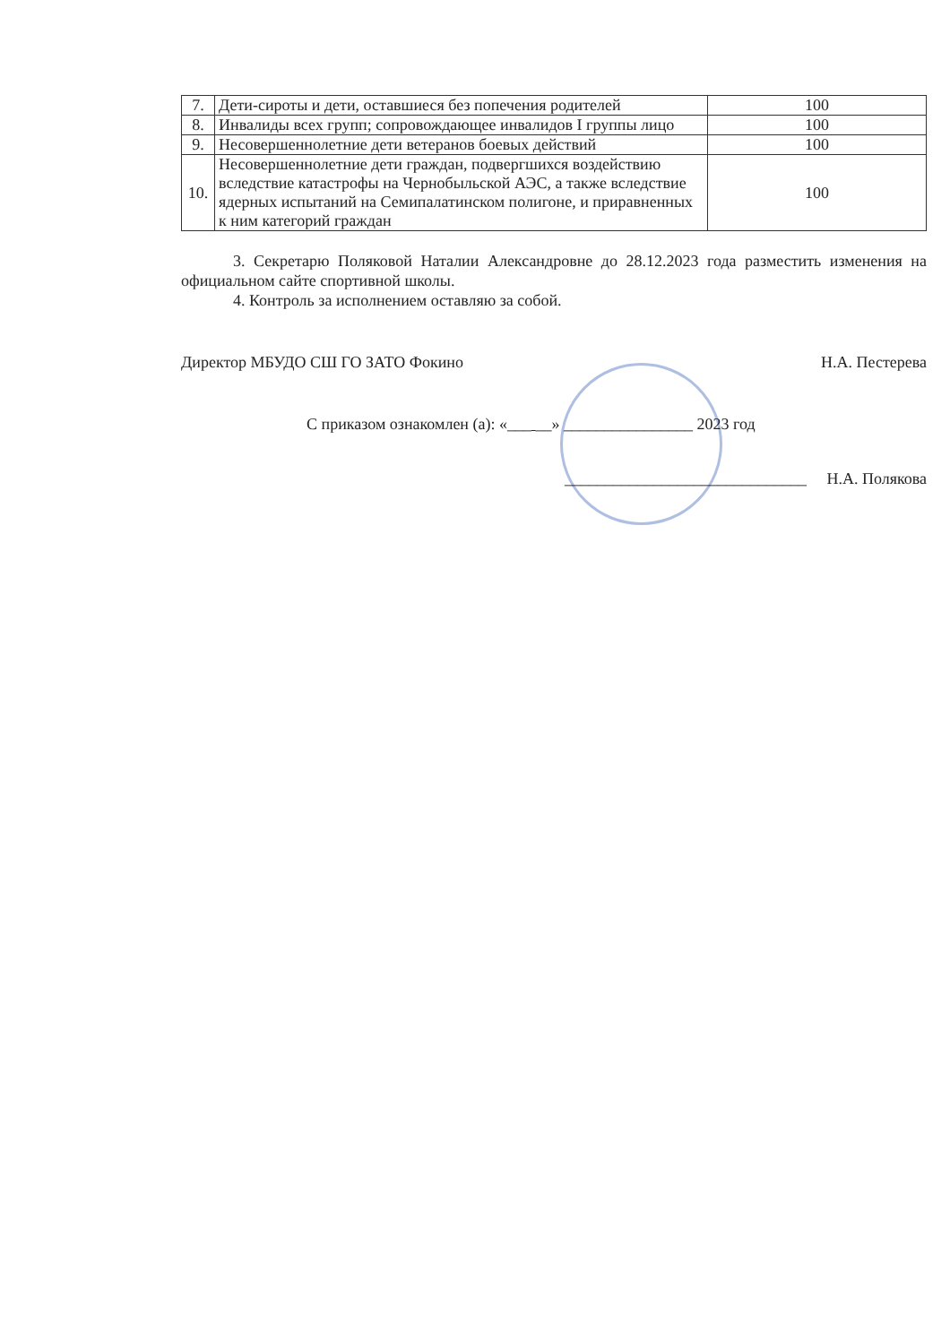| 7. | Дети-сироты и дети, оставшиеся без попечения родителей | 100 |
| 8. | Инвалиды всех групп; сопровождающее инвалидов I группы лицо | 100 |
| 9. | Несовершеннолетние дети ветеранов боевых действий | 100 |
| 10. | Несовершеннолетние дети граждан, подвергшихся воздействию вследствие катастрофы на Чернобыльской АЭС, а также вследствие ядерных испытаний на Семипалатинском полигоне, и приравненных к ним категорий граждан | 100 |
3. Секретарю Поляковой Наталии Александровне до 28.12.2023 года разместить изменения на официальном сайте спортивной школы.
4. Контроль за исполнением оставляю за собой.
Директор МБУДО СШ ГО ЗАТО Фокино Н.А. Пестерева
С приказом ознакомлен (а): «___ __» ________________ 2023 год
______________________________ Н.А. Полякова